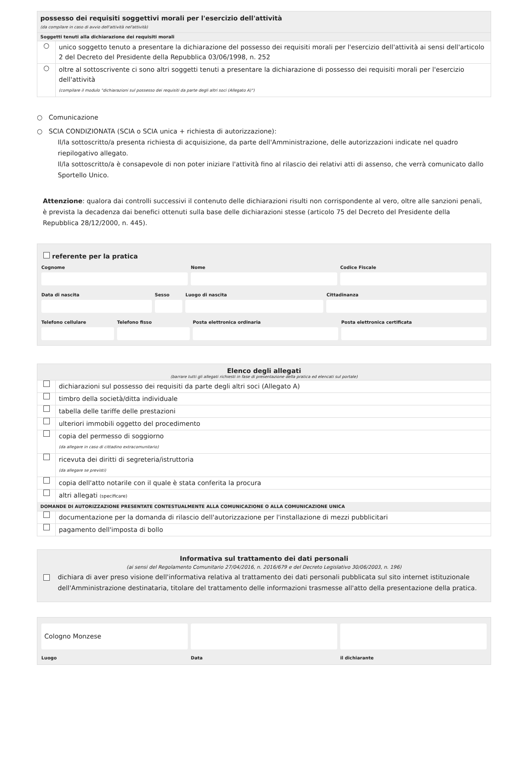possesso dei requisiti soggettivi morali per l'esercizio dell'attività
(da compilare in caso di avvio dell'attività nel'attività)
Soggetti tenuti alla dichiarazione dei requisiti morali
○
unico soggetto tenuto a presentare la dichiarazione del possesso dei requisiti morali per l'esercizio dell'attività ai sensi dell'articolo 2 del Decreto del Presidente della Repubblica 03/06/1998, n. 252
○
oltre al sottoscrivente ci sono altri soggetti tenuti a presentare la dichiarazione di possesso dei requisiti morali per l'esercizio dell'attività
(compilare il modulo "dichiarazioni sul possesso dei requisiti da parte degli altri soci (Allegato A)")
○ Comunicazione
○ SCIA CONDIZIONATA (SCIA o SCIA unica + richiesta di autorizzazione):
Il/la sottoscritto/a presenta richiesta di acquisizione, da parte dell'Amministrazione, delle autorizzazioni indicate nel quadro riepilogativo allegato.
Il/la sottoscritto/a è consapevole di non poter iniziare l'attività fino al rilascio dei relativi atti di assenso, che verrà comunicato dallo Sportello Unico.
Attenzione: qualora dai controlli successivi il contenuto delle dichiarazioni risulti non corrispondente al vero, oltre alle sanzioni penali, è prevista la decadenza dai benefici ottenuti sulla base delle dichiarazioni stesse (articolo 75 del Decreto del Presidente della Repubblica 28/12/2000, n. 445).
referente per la pratica
Cognome
Nome
Codice Fiscale
Data di nascita
Sesso
Luogo di nascita
Cittadinanza
Telefono cellulare
Telefono fisso
Posta elettronica ordinaria
Posta elettronica certificata
Elenco degli allegati
(barrare tutti gli allegati richiesti in fase di presentazione della pratica ed elencati sul portale)
dichiarazioni sul possesso dei requisiti da parte degli altri soci (Allegato A)
timbro della società/ditta individuale
tabella delle tariffe delle prestazioni
ulteriori immobili oggetto del procedimento
copia del permesso di soggiorno
(da allegare in caso di cittadino extracomunitario)
ricevuta dei diritti di segreteria/istruttoria
(da allegare se previsti)
copia dell'atto notarile con il quale è stata conferita la procura
altri allegati (specificare)
DOMANDE DI AUTORIZZAZIONE PRESENTATE CONTESTUALMENTE ALLA COMUNICAZIONE O ALLA COMUNICAZIONE UNICA
documentazione per la domanda di rilascio dell'autorizzazione per l'installazione di mezzi pubblicitari
pagamento dell'imposta di bollo
Informativa sul trattamento dei dati personali
(ai sensi del Regolamento Comunitario 27/04/2016, n. 2016/679 e del Decreto Legislativo 30/06/2003, n. 196)
dichiara di aver preso visione dell'informativa relativa al trattamento dei dati personali pubblicata sul sito internet istituzionale dell'Amministrazione destinataria, titolare del trattamento delle informazioni trasmesse all'atto della presentazione della pratica.
Cologno Monzese
Luogo Data il dichiarante